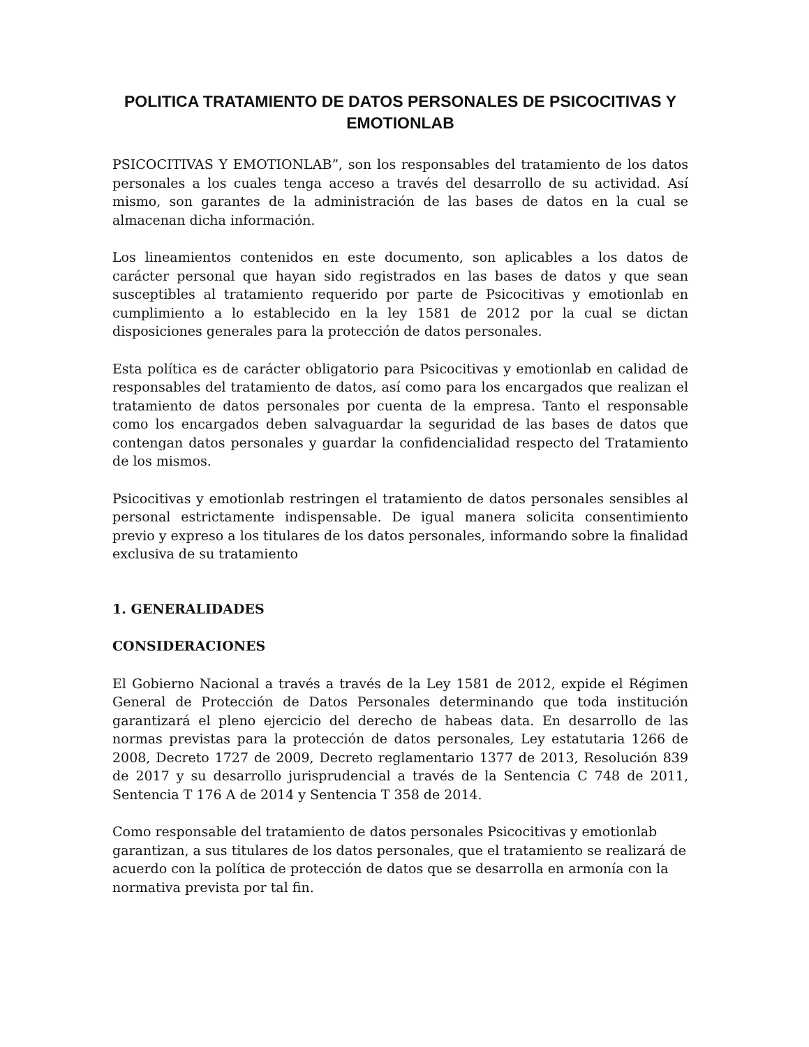POLITICA TRATAMIENTO DE DATOS PERSONALES DE PSICOCITIVAS Y EMOTIONLAB
PSICOCITIVAS Y EMOTIONLAB”, son los responsables del tratamiento de los datos personales a los cuales tenga acceso a través del desarrollo de su actividad. Así mismo, son garantes de la administración de las bases de datos en la cual se almacenan dicha información.
Los lineamientos contenidos en este documento, son aplicables a los datos de carácter personal que hayan sido registrados en las bases de datos y que sean susceptibles al tratamiento requerido por parte de Psicocitivas y emotionlab en cumplimiento a lo establecido en la ley 1581 de 2012 por la cual se dictan disposiciones generales para la protección de datos personales.
Esta política es de carácter obligatorio para Psicocitivas y emotionlab en calidad de responsables del tratamiento de datos, así como para los encargados que realizan el tratamiento de datos personales por cuenta de la empresa. Tanto el responsable como los encargados deben salvaguardar la seguridad de las bases de datos que contengan datos personales y guardar la confidencialidad respecto del Tratamiento de los mismos.
Psicocitivas y emotionlab restringen el tratamiento de datos personales sensibles al personal estrictamente indispensable. De igual manera solicita consentimiento previo y expreso a los titulares de los datos personales, informando sobre la finalidad exclusiva de su tratamiento
1. GENERALIDADES
CONSIDERACIONES
El Gobierno Nacional a través a través de la Ley 1581 de 2012, expide el Régimen General de Protección de Datos Personales determinando que toda institución garantizará el pleno ejercicio del derecho de habeas data. En desarrollo de las normas previstas para la protección de datos personales, Ley estatutaria 1266 de 2008, Decreto 1727 de 2009, Decreto reglamentario 1377 de 2013, Resolución 839 de 2017 y su desarrollo jurisprudencial a través de la Sentencia C 748 de 2011, Sentencia T 176 A de 2014 y Sentencia T 358 de 2014.
Como responsable del tratamiento de datos personales Psicocitivas y emotionlab garantizan, a sus titulares de los datos personales, que el tratamiento se realizará de acuerdo con la política de protección de datos que se desarrolla en armonía con la normativa prevista por tal fin.